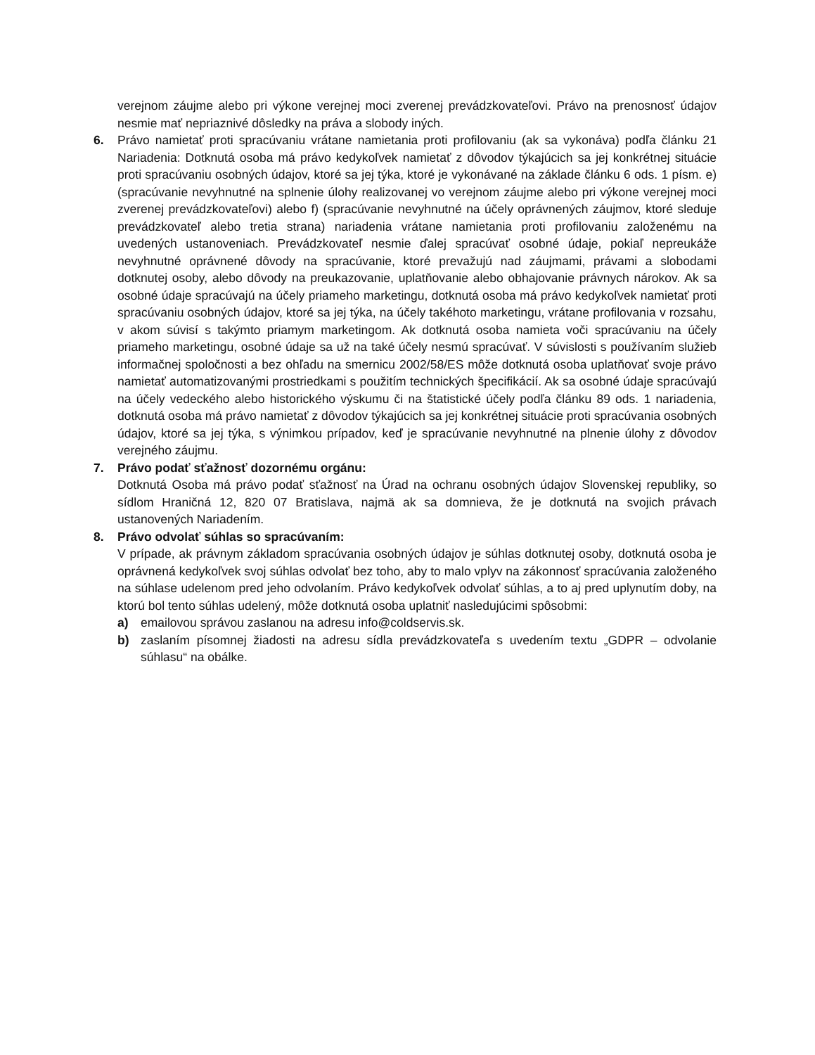verejnom záujme alebo pri výkone verejnej moci zverenej prevádzkovateľovi. Právo na prenosnosť údajov nesmie mať nepriaznivé dôsledky na práva a slobody iných.
6. Právo namietať proti spracúvaniu vrátane namietania proti profilovaniu (ak sa vykonáva) podľa článku 21 Nariadenia: Dotknutá osoba má právo kedykoľvek namietať z dôvodov týkajúcich sa jej konkrétnej situácie proti spracúvaniu osobných údajov, ktoré sa jej týka, ktoré je vykonávané na základe článku 6 ods. 1 písm. e) (spracúvanie nevyhnutné na splnenie úlohy realizovanej vo verejnom záujme alebo pri výkone verejnej moci zverenej prevádzkovateľovi) alebo f) (spracúvanie nevyhnutné na účely oprávnených záujmov, ktoré sleduje prevádzkovateľ alebo tretia strana) nariadenia vrátane namietania proti profilovaniu založenému na uvedených ustanoveniach. Prevádzkovateľ nesmie ďalej spracúvať osobné údaje, pokiaľ nepreukáže nevyhnutné oprávnené dôvody na spracúvanie, ktoré prevažujú nad záujmami, právami a slobodami dotknutej osoby, alebo dôvody na preukazovanie, uplatňovanie alebo obhajovanie právnych nárokov. Ak sa osobné údaje spracúvajú na účely priameho marketingu, dotknutá osoba má právo kedykoľvek namietať proti spracúvaniu osobných údajov, ktoré sa jej týka, na účely takéhoto marketingu, vrátane profilovania v rozsahu, v akom súvisí s takýmto priamym marketingom. Ak dotknutá osoba namieta voči spracúvaniu na účely priameho marketingu, osobné údaje sa už na také účely nesmú spracúvať. V súvislosti s používaním služieb informačnej spoločnosti a bez ohľadu na smernicu 2002/58/ES môže dotknutá osoba uplatňovať svoje právo namietať automatizovanými prostriedkami s použitím technických špecifikácií. Ak sa osobné údaje spracúvajú na účely vedeckého alebo historického výskumu či na štatistické účely podľa článku 89 ods. 1 nariadenia, dotknutá osoba má právo namietať z dôvodov týkajúcich sa jej konkrétnej situácie proti spracúvania osobných údajov, ktoré sa jej týka, s výnimkou prípadov, keď je spracúvanie nevyhnutné na plnenie úlohy z dôvodov verejného záujmu.
7. Právo podať sťažnosť dozornému orgánu:
Dotknutá Osoba má právo podať sťažnosť na Úrad na ochranu osobných údajov Slovenskej republiky, so sídlom Hraničná 12, 820 07 Bratislava, najmä ak sa domnieva, že je dotknutá na svojich právach ustanovených Nariadením.
8. Právo odvolať súhlas so spracúvaním:
V prípade, ak právnym základom spracúvania osobných údajov je súhlas dotknutej osoby, dotknutá osoba je oprávnená kedykoľvek svoj súhlas odvolať bez toho, aby to malo vplyv na zákonnosť spracúvania založeného na súhlase udelenom pred jeho odvolaním. Právo kedykoľvek odvolať súhlas, a to aj pred uplynutím doby, na ktorú bol tento súhlas udelený, môže dotknutá osoba uplatniť nasledujúcimi spôsobmi:
a) emailovou správou zaslanou na adresu info@coldservis.sk.
b) zaslaním písomnej žiadosti na adresu sídla prevádzkovateľa s uvedením textu „GDPR – odvolanie súhlasu“ na obálke.